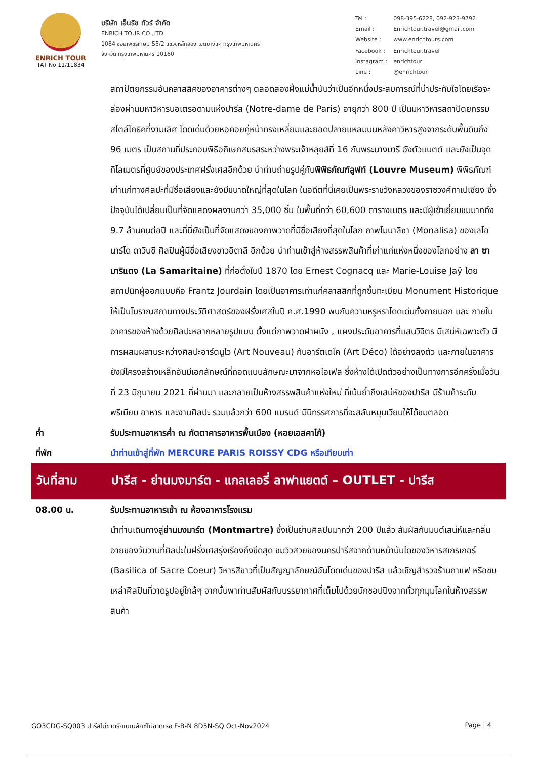ENRICH TOUR
TAT No.11/11834
บริษัท เอ็นริช ทัวร์ จำกัด
ENRICH TOUR CO.,LTD.
1084 ซอยเพชรเกษม 55/2 แขวงหลักสอง เขตบางแค กรุงเทพมหานคร
จังหวัด กรุงเทพมหานคร 10160
| Tel : | 098-395-6228, 092-923-9792 |
| Email : | Enrichtour.travel@gmail.com |
| Website : | www.enrichtours.com |
| Facebook : | Enrichtour.travel |
| Instagram : | enrichtour |
| Line : | @enrichtour |
สถาปัตยกรรมอันคลาสสิคของอาคารต่างๆ ตลอดสองฝั่งแม่น้ำนับว่าเป็นอีกหนึ่งประสบการณ์ที่น่าประทับใจโดยเรือจะล่องผ่านมหาวิหารนอเตรอดามแห่งปารีส (Notre-dame de Paris) อายุกว่า 800 ปี เป็นมหาวิหารสถาปัตยกรรมสไตล์โกธิคที่งามเลิศ โดดเด่นด้วยหอคอยคู่หน้าทรงเหลี่ยมและยอดปลายแหลมบนหลังคาวิหารสูงจากระดับพื้นดินถึง 96 เมตร เป็นสถานที่ประกอบพิธีอภิเษกสมรสระหว่างพระเจ้าหลุยส์ที่ 16 กับพระนางมารี อังตัวแนตต์ และยังเป็นจุดกิโลเมตรที่ศูนย์ของประเทศฝรั่งเศสอีกด้วย นำท่านถ่ายรูปคู่กับพิพิธภัณฑ์ลูฟท์ (Louvre Museum) พิพิธภัณฑ์เก่าแก่ทางศิลปะที่มีชื่อเสียงและยังมีขนาดใหญ่ที่สุดในโลก ในอดีตที่นี่เคยเป็นพระราชวังหลวงของราชวงศ์กาเปเซียง ซึ่งปัจจุบันได้เปลี่ยนเป็นที่จัดแสดงผลงานกว่า 35,000 ชิ้น ในพื้นที่กว่า 60,600 ตารางเมตร และมีผู้เข้าเยี่ยมชมมากถึง 9.7 ล้านคนต่อปี และที่นี่ยังเป็นที่จัดแสดงของภาพวาดที่มีชื่อเสียงที่สุดในโลก ภาพโมนาลิซา (Monalisa) ของเลโอนาร์โด ดาวินชี ศิลปินผู้มีชื่อเสียงชาวอิตาลี อีกด้วย นำท่านเข้าสู่ห้างสรรพสินค้าที่เก่าแก่แห่งหนึ่งของโลกอย่าง ลา ซามาริแตง (La Samaritaine) ที่ก่อตั้งในปี 1870 โดย Ernest Cognacq และ Marie-Louise Jaÿ โดยสถาปนิกผู้ออกแบบคือ Frantz Jourdain โดยเป็นอาคารเก่าแก่คลาสสิกที่ถูกขึ้นทะเบียน Monument Historique ให้เป็นโบราณสถานทางประวัติศาสตร์ของฝรั่งเศสในปี ค.ศ.1990 พบกับความหรูหราโดดเด่นทั้งภายนอก และ ภายในอาคารของห้างด้วยศิลปะหลากหลายรูปแบบ ตั้งแต่ภาพวาดฝาผนัง , แผงประดับอาคารที่แสนวิจิตร มีเสน่ห์เฉพาะตัว มีการผสมผสานระหว่างศิลปะอาร์ตนูโว (Art Nouveau) กับอาร์ตเดโค (Art Déco) ได้อย่างลงตัว และภายในอาคารยังมีโครงสร้างเหล็กอันมีเอกลักษณ์ที่ถอดแบบลักษณะมาจากหอไอเฟล ซึ่งห้างได้เปิดตัวอย่างเป็นทางการอีกครั้งเมื่อวันที่ 23 มิถุนายน 2021 ที่ผ่านมา และกลายเป็นห้างสรรพสินค้าแห่งใหม่ ที่เน้นย้ำถึงเสน่ห์ของปารีส มีร้านค้าระดับพรีเมียม อาหาร และงานศิลปะ รวมแล้วกว่า 600 แบรนด์ มีนิทรรศการที่จะสลับหมุนเวียนให้ได้ชมตลอด
ค่ำ รับประทานอาหารค่ำ ณ ภัตตาคารอาหารพื้นเมือง (หอยเอสคาโก้)
ที่พัก นำท่านเข้าสู่ที่พัก MERCURE PARIS ROISSY CDG หรือเทียบเท่า
วันที่สาม ปารีส - ย่านมงมาร์ต - แกลเลอรี่ ลาฟาแยตต์ – OUTLET - ปารีส
08.00 น. รับประทานอาหารเช้า ณ ห้องอาหารโรงแรม
นำท่านเดินทางสู่ย่านมงมาร์ต (Montmartre) ซึ่งเป็นย่านศิลปินมากว่า 200 ปีแล้ว สัมผัสกับมนต์เสน่ห์และกลิ่นอายของวันวานที่ศิลปะในฝรั่งเศสรุ่งเรืองถึงขีดสุด ชมวิวสวยของนครปารีสจากด้านหน้าบันไดของวิหารสเกรเกอร์ (Basilica of Sacre Coeur) วิหารสีขาวที่เป็นสัญญาลักษณ์อันโดดเด่นของปารีส แล้วเชิญสำรวจร้านกาแฟ หรือชมเหล่าศิลปินที่วาดรูปอยู่ใกล้ๆ จากนั้นพาท่านสัมผัสกับบรรยากาศที่เต็มไปด้วยนักชอปปิงจากทั่วทุกมุมโลกในห้างสรรพสินค้า
GO3CDG-SQ003 ปารีสไม่ขาดรักเบเนลักซ์ไม่ขาดเธอ F-B-N 8D5N-SQ Oct-Nov2024 Page | 4